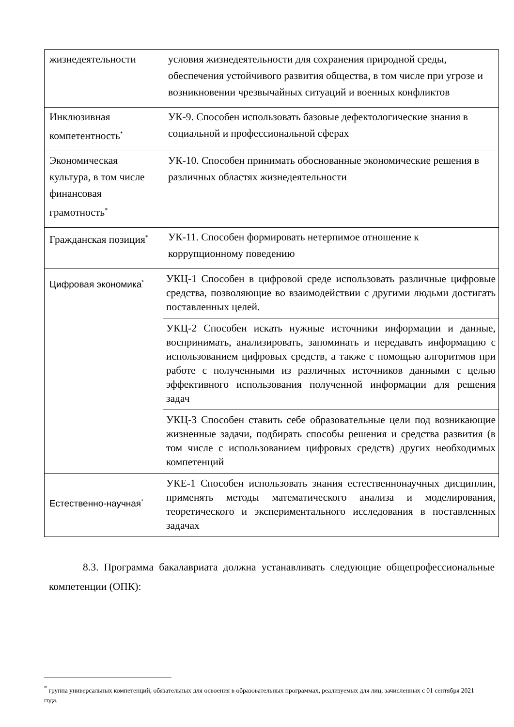| жизнедеятельности | условия жизнедеятельности для сохранения природной среды, обеспечения устойчивого развития общества, в том числе при угрозе и возникновении чрезвычайных ситуаций и военных конфликтов |
| Инклюзивная компетентность<sup>*</sup> | УК-9. Способен использовать базовые дефектологические знания в социальной и профессиональной сферах |
| Экономическая культура, в том числе финансовая грамотность<sup>*</sup> | УК-10. Способен принимать обоснованные экономические решения в различных областях жизнедеятельности |
| Гражданская позиция<sup>*</sup> | УК-11. Способен формировать нетерпимое отношение к коррупционному поведению |
| Цифровая экономика<sup>*</sup> | УКЦ-1 Способен в цифровой среде использовать различные цифровые средства, позволяющие во взаимодействии с другими людьми достигать поставленных целей. |
| | УКЦ-2 Способен искать нужные источники информации и данные, воспринимать, анализировать, запоминать и передавать информацию с использованием цифровых средств, а также с помощью алгоритмов при работе с полученными из различных источников данными с целью эффективного использования полученной информации для решения задач |
| | УКЦ-3 Способен ставить себе образовательные цели под возникающие жизненные задачи, подбирать способы решения и средства развития (в том числе с использованием цифровых средств) других необходимых компетенций |
| Естественно-научная<sup>*</sup> | УКЕ-1 Способен использовать знания естественнонаучных дисциплин, применять методы математического анализа и моделирования, теоретического и экспериментального исследования в поставленных задачах |
8.3. Программа бакалавриата должна устанавливать следующие общепрофессиональные компетенции (ОПК):
<sup>*</sup> группа универсальных компетенций, обязательных для освоения в образовательных программах, реализуемых для лиц, зачисленных с 01 сентября 2021 года.